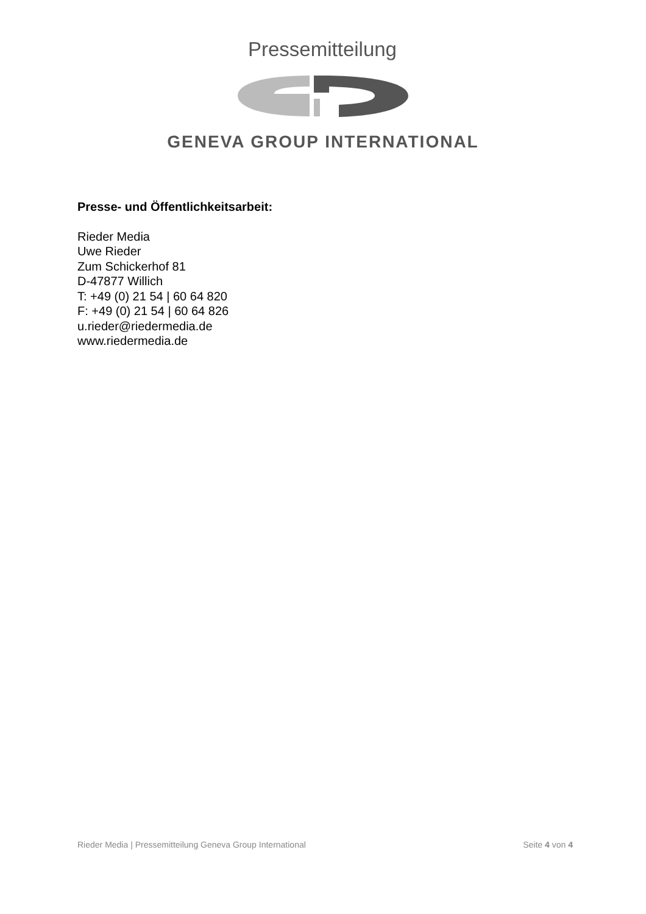Pressemitteilung
GENEVA GROUP INTERNATIONAL
Presse- und Öffentlichkeitsarbeit:
Rieder Media
Uwe Rieder
Zum Schickerhof 81
D-47877 Willich
T: +49 (0) 21 54 | 60 64 820
F: +49 (0) 21 54 | 60 64 826
u.rieder@riedermedia.de
www.riedermedia.de
Rieder Media | Pressemitteilung Geneva Group International Seite 4 von 4